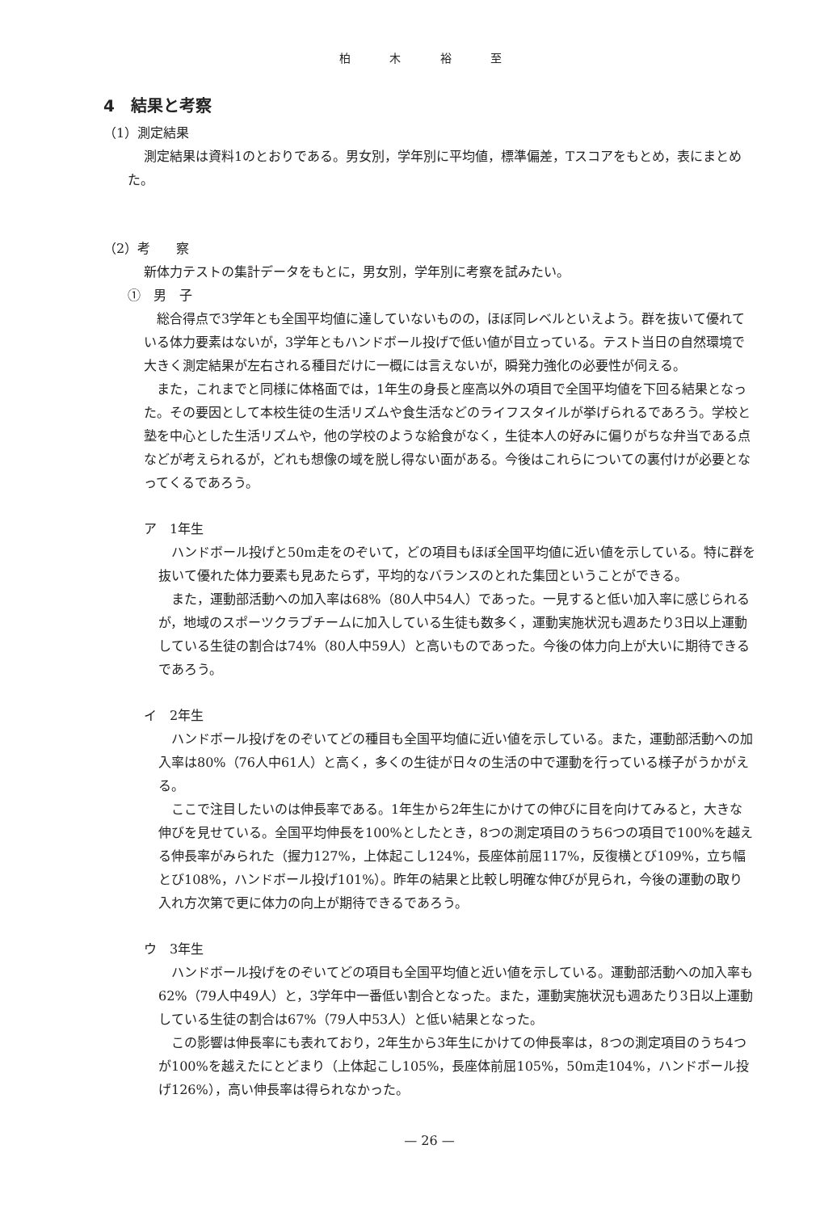柏 木 裕 至
4　結果と考察
（1）測定結果
測定結果は資料1のとおりである。男女別，学年別に平均値，標準偏差，Tスコアをもとめ，表にまとめた。
（2）考　　察
新体力テストの集計データをもとに，男女別，学年別に考察を試みたい。
①　男　子
総合得点で3学年とも全国平均値に達していないものの，ほぼ同レベルといえよう。群を抜いて優れている体力要素はないが，3学年ともハンドボール投げで低い値が目立っている。テスト当日の自然環境で大きく測定結果が左右される種目だけに一概には言えないが，瞬発力強化の必要性が伺える。
また，これまでと同様に体格面では，1年生の身長と座高以外の項目で全国平均値を下回る結果となった。その要因として本校生徒の生活リズムや食生活などのライフスタイルが挙げられるであろう。学校と塾を中心とした生活リズムや，他の学校のような給食がなく，生徒本人の好みに偏りがちな弁当である点などが考えられるが，どれも想像の域を脱し得ない面がある。今後はこれらについての裏付けが必要となってくるであろう。
ア　1年生
ハンドボール投げと50m走をのぞいて，どの項目もほぼ全国平均値に近い値を示している。特に群を抜いて優れた体力要素も見あたらず，平均的なバランスのとれた集団ということができる。
また，運動部活動への加入率は68%（80人中54人）であった。一見すると低い加入率に感じられるが，地域のスポーツクラブチームに加入している生徒も数多く，運動実施状況も週あたり3日以上運動している生徒の割合は74%（80人中59人）と高いものであった。今後の体力向上が大いに期待できるであろう。
イ　2年生
ハンドボール投げをのぞいてどの種目も全国平均値に近い値を示している。また，運動部活動への加入率は80%（76人中61人）と高く，多くの生徒が日々の生活の中で運動を行っている様子がうかがえる。
ここで注目したいのは伸長率である。1年生から2年生にかけての伸びに目を向けてみると，大きな伸びを見せている。全国平均伸長を100%としたとき，8つの測定項目のうち6つの項目で100%を越える伸長率がみられた（握力127%，上体起こし124%，長座体前屈117%，反復横とび109%，立ち幅とび108%，ハンドボール投げ101%）。昨年の結果と比較し明確な伸びが見られ，今後の運動の取り入れ方次第で更に体力の向上が期待できるであろう。
ウ　3年生
ハンドボール投げをのぞいてどの項目も全国平均値と近い値を示している。運動部活動への加入率も62%（79人中49人）と，3学年中一番低い割合となった。また，運動実施状況も週あたり3日以上運動している生徒の割合は67%（79人中53人）と低い結果となった。
この影響は伸長率にも表れており，2年生から3年生にかけての伸長率は，8つの測定項目のうち4つが100%を越えたにとどまり（上体起こし105%，長座体前屈105%，50m走104%，ハンドボール投げ126%），高い伸長率は得られなかった。
— 26 —